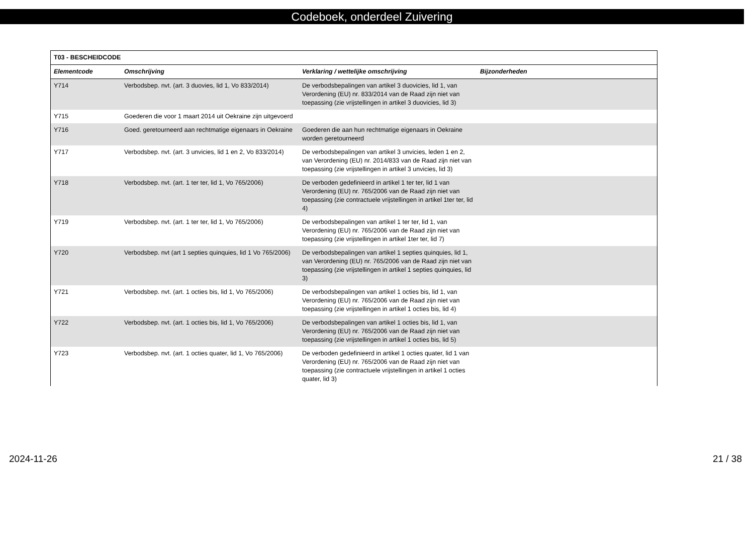Codeboek, onderdeel Zuivering
| T03 - BESCHEIDCODE | | | |
| --- | --- | --- | --- |
| Elementcode | Omschrijving | Verklaring / wettelijke omschrijving | Bijzonderheden |
| Y714 | Verbodsbep. nvt. (art. 3 duovies, lid 1, Vo 833/2014) | De verbodsbepalingen van artikel 3 duovicies, lid 1, van Verordening (EU) nr. 833/2014 van de Raad zijn niet van toepassing (zie vrijstellingen in artikel 3 duovicies, lid 3) | |
| Y715 | Goederen die voor 1 maart 2014 uit Oekraine zijn uitgevoerd | | |
| Y716 | Goed. geretourneerd aan rechtmatige eigenaars in Oekraine | Goederen die aan hun rechtmatige eigenaars in Oekraine worden geretourneerd | |
| Y717 | Verbodsbep. nvt. (art. 3 unvicies, lid 1 en 2, Vo 833/2014) | De verbodsbepalingen van artikel 3 unvicies, leden 1 en 2, van Verordening (EU) nr. 2014/833 van de Raad zijn niet van toepassing (zie vrijstellingen in artikel 3 unvicies, lid 3) | |
| Y718 | Verbodsbep. nvt. (art. 1 ter ter, lid 1, Vo 765/2006) | De verboden gedefinieerd in artikel 1 ter ter, lid 1 van Verordening (EU) nr. 765/2006 van de Raad zijn niet van toepassing (zie contractuele vrijstellingen in artikel 1ter ter, lid 4) | |
| Y719 | Verbodsbep. nvt. (art. 1 ter ter, lid 1, Vo 765/2006) | De verbodsbepalingen van artikel 1 ter ter, lid 1, van Verordening (EU) nr. 765/2006 van de Raad zijn niet van toepassing (zie vrijstellingen in artikel 1ter ter, lid 7) | |
| Y720 | Verbodsbep. nvt (art 1 septies quinquies, lid 1 Vo 765/2006) | De verbodsbepalingen van artikel 1 septies quinquies, lid 1, van Verordening (EU) nr. 765/2006 van de Raad zijn niet van toepassing (zie vrijstellingen in artikel 1 septies quinquies, lid 3) | |
| Y721 | Verbodsbep. nvt. (art. 1 octies bis, lid 1, Vo 765/2006) | De verbodsbepalingen van artikel 1 octies bis, lid 1, van Verordening (EU) nr. 765/2006 van de Raad zijn niet van toepassing (zie vrijstellingen in artikel 1 octies bis, lid 4) | |
| Y722 | Verbodsbep. nvt. (art. 1 octies bis, lid 1, Vo 765/2006) | De verbodsbepalingen van artikel 1 octies bis, lid 1, van Verordening (EU) nr. 765/2006 van de Raad zijn niet van toepassing (zie vrijstellingen in artikel 1 octies bis, lid 5) | |
| Y723 | Verbodsbep. nvt. (art. 1 octies quater, lid 1, Vo 765/2006) | De verboden gedefinieerd in artikel 1 octies quater, lid 1 van Verordening (EU) nr. 765/2006 van de Raad zijn niet van toepassing (zie contractuele vrijstellingen in artikel 1 octies quater, lid 3) | |
2024-11-26 21 / 38